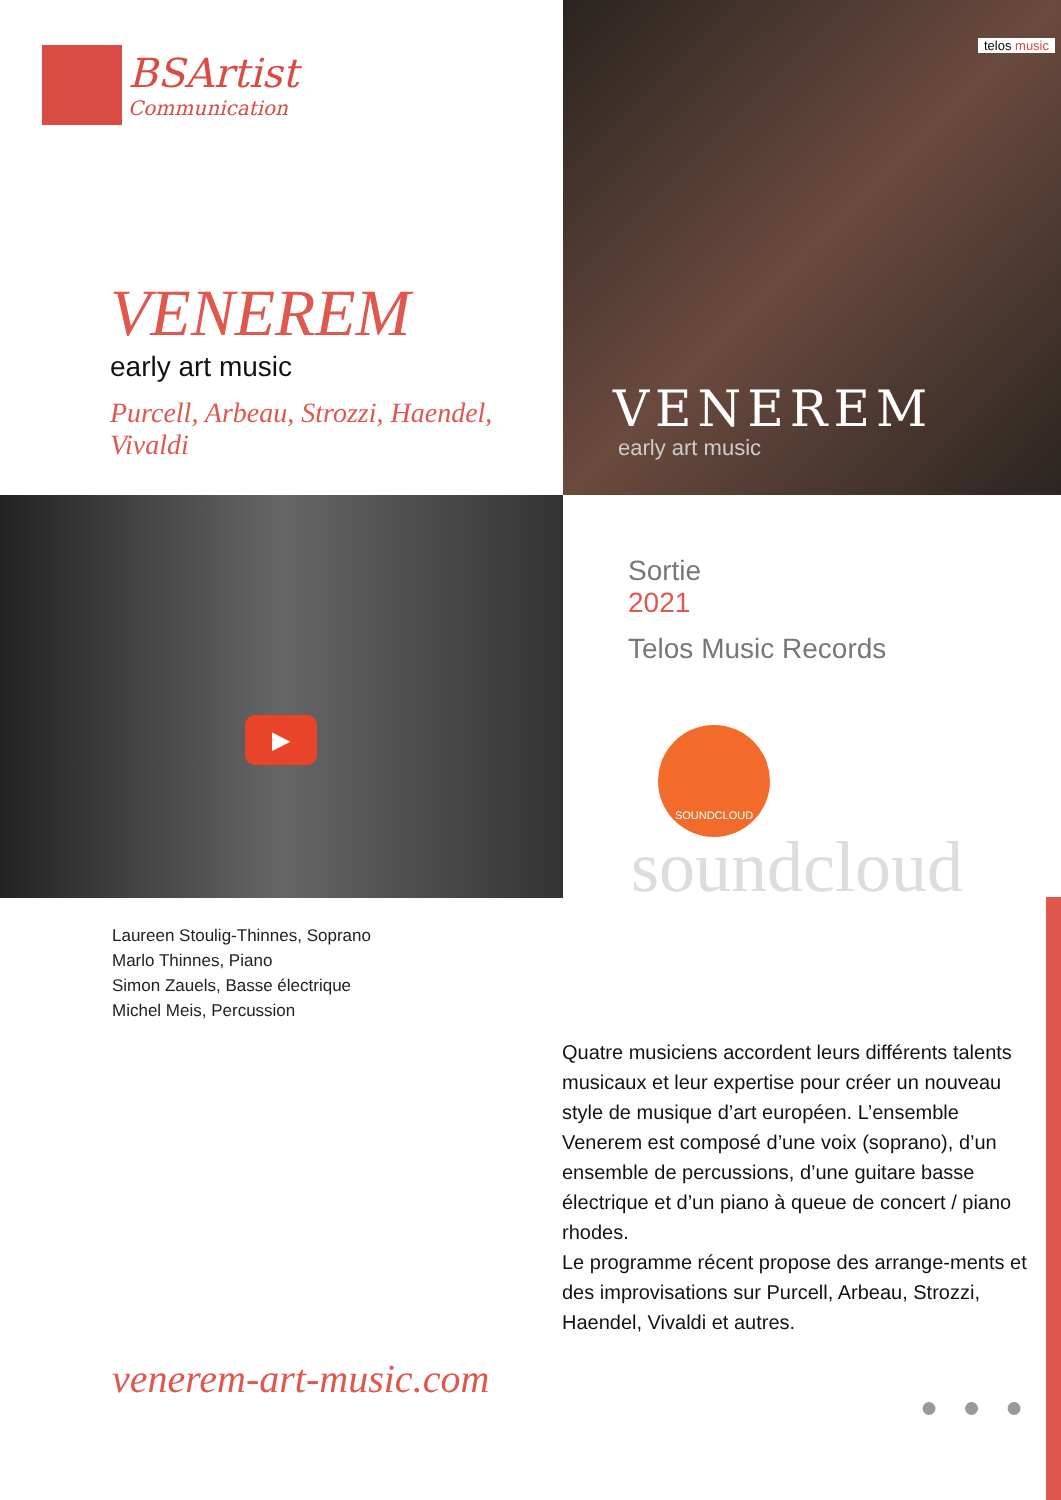BSArtist
Communication
VENEREM
early art music
Purcell, Arbeau, Strozzi, Haendel, Vivaldi
telos music
VENEREM
early art music
▶
Laureen Stoulig-Thinnes, Soprano
Marlo Thinnes, Piano
Simon Zauels, Basse électrique
Michel Meis, Percussion
Sortie
2021
Telos Music Records
SOUNDCLOUD
soundcloud
Quatre musiciens accordent leurs différents talents musicaux et leur expertise pour créer un nouveau style de musique d’art européen. L’ensemble Venerem est composé d’une voix (soprano), d’un ensemble de percussions, d’une guitare basse électrique et d’un piano à queue de concert / piano rhodes.
Le programme récent propose des arrange-ments et des improvisations sur Purcell, Arbeau, Strozzi, Haendel, Vivaldi et autres.
venerem-art-music.com
● ● ●